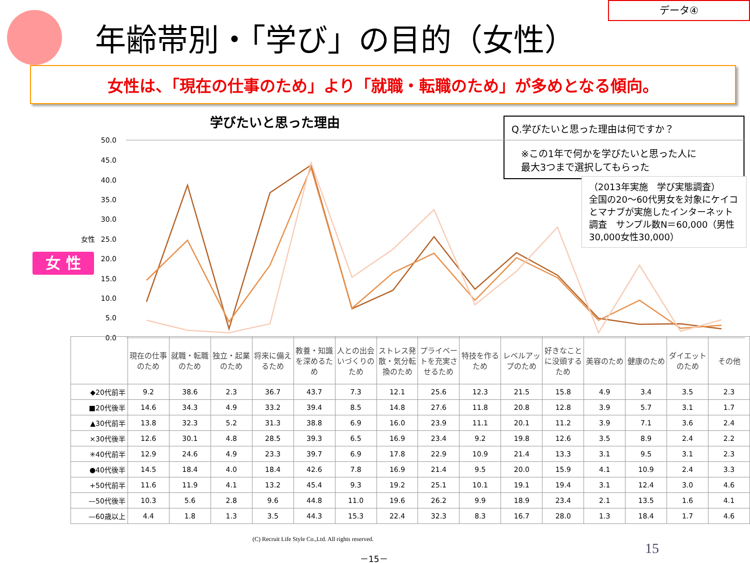データ④
年齢帯別・「学び」の目的（女性）
女性は、「現在の仕事のため」より「就職・転職のため」が多めとなる傾向。
学びたいと思った理由
Q.学びたいと思った理由は何ですか？
　※この1年で何かを学びたいと思った人に
　最大3つまで選択してもらった
（2013年実施　学び実態調査）
全国の20～60代男女を対象にケイコとマナブが実施したインターネット調査　サンプル数N＝60,000（男性30,000女性30,000）
女 性
50.0
45.0
40.0
35.0
30.0
25.0
20.0
15.0
10.0
5.0
0.0
女性
| | 現在の仕事のため | 就職・転職のため | 独立・起業のため | 将来に備えるため | 教養・知識を深めるため | 人との出会いづくりのため | ストレス発散・気分転換のため | プライベートを充実させるため | 特技を作るため | レベルアップのため | 好きなことに没頭するため | 美容のため | 健康のため | ダイエットのため | その他 |
| --- | --- | --- | --- | --- | --- | --- | --- | --- | --- | --- | --- | --- | --- | --- | --- |
| ◆20代前半 | 9.2 | 38.6 | 2.3 | 36.7 | 43.7 | 7.3 | 12.1 | 25.6 | 12.3 | 21.5 | 15.8 | 4.9 | 3.4 | 3.5 | 2.3 |
| ■20代後半 | 14.6 | 34.3 | 4.9 | 33.2 | 39.4 | 8.5 | 14.8 | 27.6 | 11.8 | 20.8 | 12.8 | 3.9 | 5.7 | 3.1 | 1.7 |
| ▲30代前半 | 13.8 | 32.3 | 5.2 | 31.3 | 38.8 | 6.9 | 16.0 | 23.9 | 11.1 | 20.1 | 11.2 | 3.9 | 7.1 | 3.6 | 2.4 |
| ×30代後半 | 12.6 | 30.1 | 4.8 | 28.5 | 39.3 | 6.5 | 16.9 | 23.4 | 9.2 | 19.8 | 12.6 | 3.5 | 8.9 | 2.4 | 2.2 |
| ✳40代前半 | 12.9 | 24.6 | 4.9 | 23.3 | 39.7 | 6.9 | 17.8 | 22.9 | 10.9 | 21.4 | 13.3 | 3.1 | 9.5 | 3.1 | 2.3 |
| ●40代後半 | 14.5 | 18.4 | 4.0 | 18.4 | 42.6 | 7.8 | 16.9 | 21.4 | 9.5 | 20.0 | 15.9 | 4.1 | 10.9 | 2.4 | 3.3 |
| +50代前半 | 11.6 | 11.9 | 4.1 | 13.2 | 45.4 | 9.3 | 19.2 | 25.1 | 10.1 | 19.1 | 19.4 | 3.1 | 12.4 | 3.0 | 4.6 |
| —50代後半 | 10.3 | 5.6 | 2.8 | 9.6 | 44.8 | 11.0 | 19.6 | 26.2 | 9.9 | 18.9 | 23.4 | 2.1 | 13.5 | 1.6 | 4.1 |
| —60歳以上 | 4.4 | 1.8 | 1.3 | 3.5 | 44.3 | 15.3 | 22.4 | 32.3 | 8.3 | 16.7 | 28.0 | 1.3 | 18.4 | 1.7 | 4.6 |
(C) Recruit Life Style Co.,Ltd. All rights reserved.
15
－15－